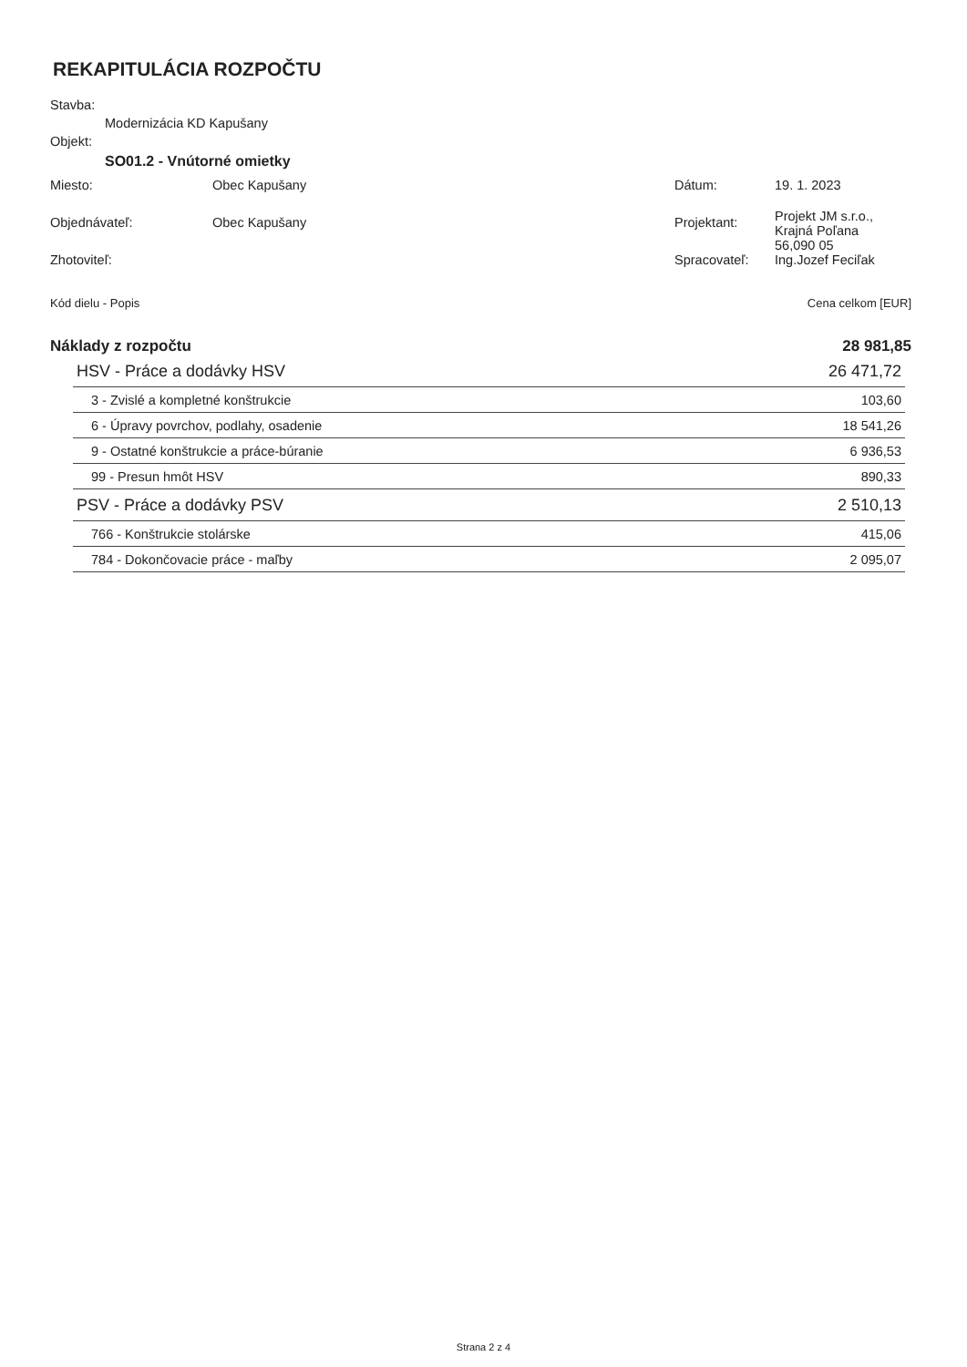REKAPITULÁCIA ROZPOČTU
Stavba:
Modernizácia KD Kapušany
Objekt:
SO01.2 - Vnútorné omietky
| Miesto: | Obec Kapušany | Dátum: | 19. 1. 2023 |
| Objednávateľ: | Obec Kapušany | Projektant: | Projekt JM s.r.o., Krajná Poľana 56,090 05 |
| Zhotoviteľ: | | Spracovateľ: | Ing.Jozef Feciľak |
| Kód dielu - Popis | Cena celkom [EUR] |
| Náklady z rozpočtu | 28 981,85 |
| HSV - Práce a dodávky HSV | 26 471,72 |
| 3 - Zvislé a kompletné konštrukcie | 103,60 |
| 6 - Úpravy povrchov, podlahy, osadenie | 18 541,26 |
| 9 - Ostatné konštrukcie a práce-búranie | 6 936,53 |
| 99 - Presun hmôt HSV | 890,33 |
| PSV - Práce a dodávky PSV | 2 510,13 |
| 766 - Konštrukcie stolárske | 415,06 |
| 784 - Dokončovacie práce - maľby | 2 095,07 |
Strana 2 z 4